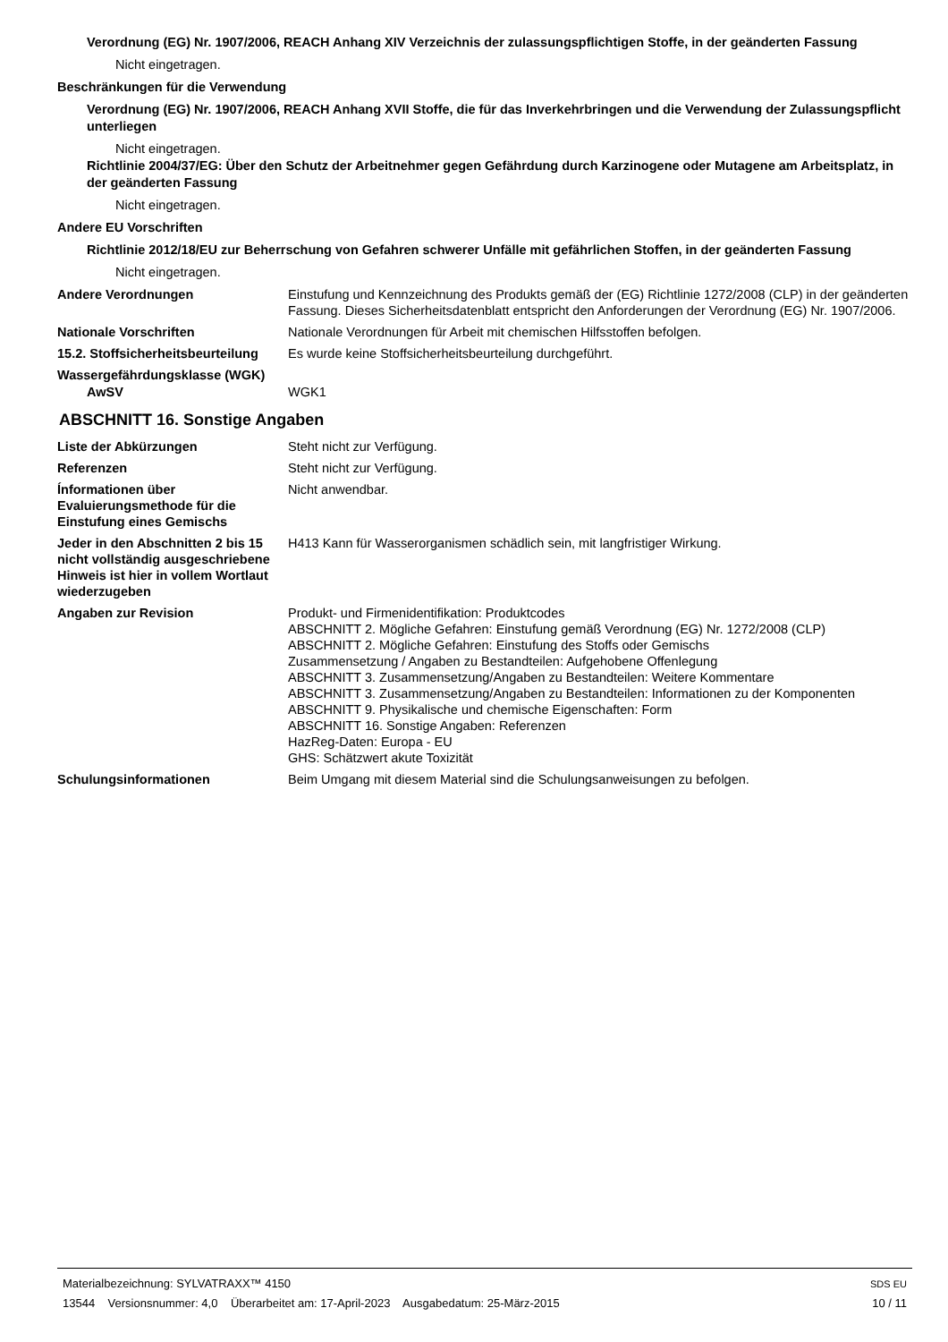Verordnung (EG) Nr. 1907/2006, REACH Anhang XIV Verzeichnis der zulassungspflichtigen Stoffe, in der geänderten Fassung
Nicht eingetragen.
Beschränkungen für die Verwendung
Verordnung (EG) Nr. 1907/2006, REACH Anhang XVII Stoffe, die für das Inverkehrbringen und die Verwendung der Zulassungspflicht unterliegen
Nicht eingetragen.
Richtlinie 2004/37/EG: Über den Schutz der Arbeitnehmer gegen Gefährdung durch Karzinogene oder Mutagene am Arbeitsplatz, in der geänderten Fassung
Nicht eingetragen.
Andere EU Vorschriften
Richtlinie 2012/18/EU zur Beherrschung von Gefahren schwerer Unfälle mit gefährlichen Stoffen, in der geänderten Fassung
Nicht eingetragen.
Andere Verordnungen Einstufung und Kennzeichnung des Produkts gemäß der (EG) Richtlinie 1272/2008 (CLP) in der geänderten Fassung. Dieses Sicherheitsdatenblatt entspricht den Anforderungen der Verordnung (EG) Nr. 1907/2006.
Nationale Vorschriften Nationale Verordnungen für Arbeit mit chemischen Hilfsstoffen befolgen.
15.2. Stoffsicherheitsbeurteilung
Es wurde keine Stoffsicherheitsbeurteilung durchgeführt.
Wassergefährdungsklasse (WGK)
AwSV WGK1
ABSCHNITT 16. Sonstige Angaben
Liste der Abkürzungen Steht nicht zur Verfügung.
Referenzen Steht nicht zur Verfügung.
Ínformationen über Evaluierungsmethode für die Einstufung eines Gemischs
Nicht anwendbar.
Jeder in den Abschnitten 2 bis 15 nicht vollständig ausgeschriebene Hinweis ist hier in vollem Wortlaut wiederzugeben
H413 Kann für Wasserorganismen schädlich sein, mit langfristiger Wirkung.
Angaben zur Revision Produkt- und Firmenidentifikation: Produktcodes
ABSCHNITT 2. Mögliche Gefahren: Einstufung gemäß Verordnung (EG) Nr. 1272/2008 (CLP)
ABSCHNITT 2. Mögliche Gefahren: Einstufung des Stoffs oder Gemischs
Zusammensetzung / Angaben zu Bestandteilen: Aufgehobene Offenlegung
ABSCHNITT 3. Zusammensetzung/Angaben zu Bestandteilen: Weitere Kommentare
ABSCHNITT 3. Zusammensetzung/Angaben zu Bestandteilen: Informationen zu der Komponenten
ABSCHNITT 9. Physikalische und chemische Eigenschaften: Form
ABSCHNITT 16. Sonstige Angaben: Referenzen
HazReg-Daten: Europa - EU
GHS: Schätzwert akute Toxizität
Schulungsinformationen Beim Umgang mit diesem Material sind die Schulungsanweisungen zu befolgen.
Materialbezeichnung: SYLVATRAXX™ 4150
13544 Versionsnummer: 4,0 Überarbeitet am: 17-April-2023 Ausgabedatum: 25-März-2015
SDS EU
10 / 11